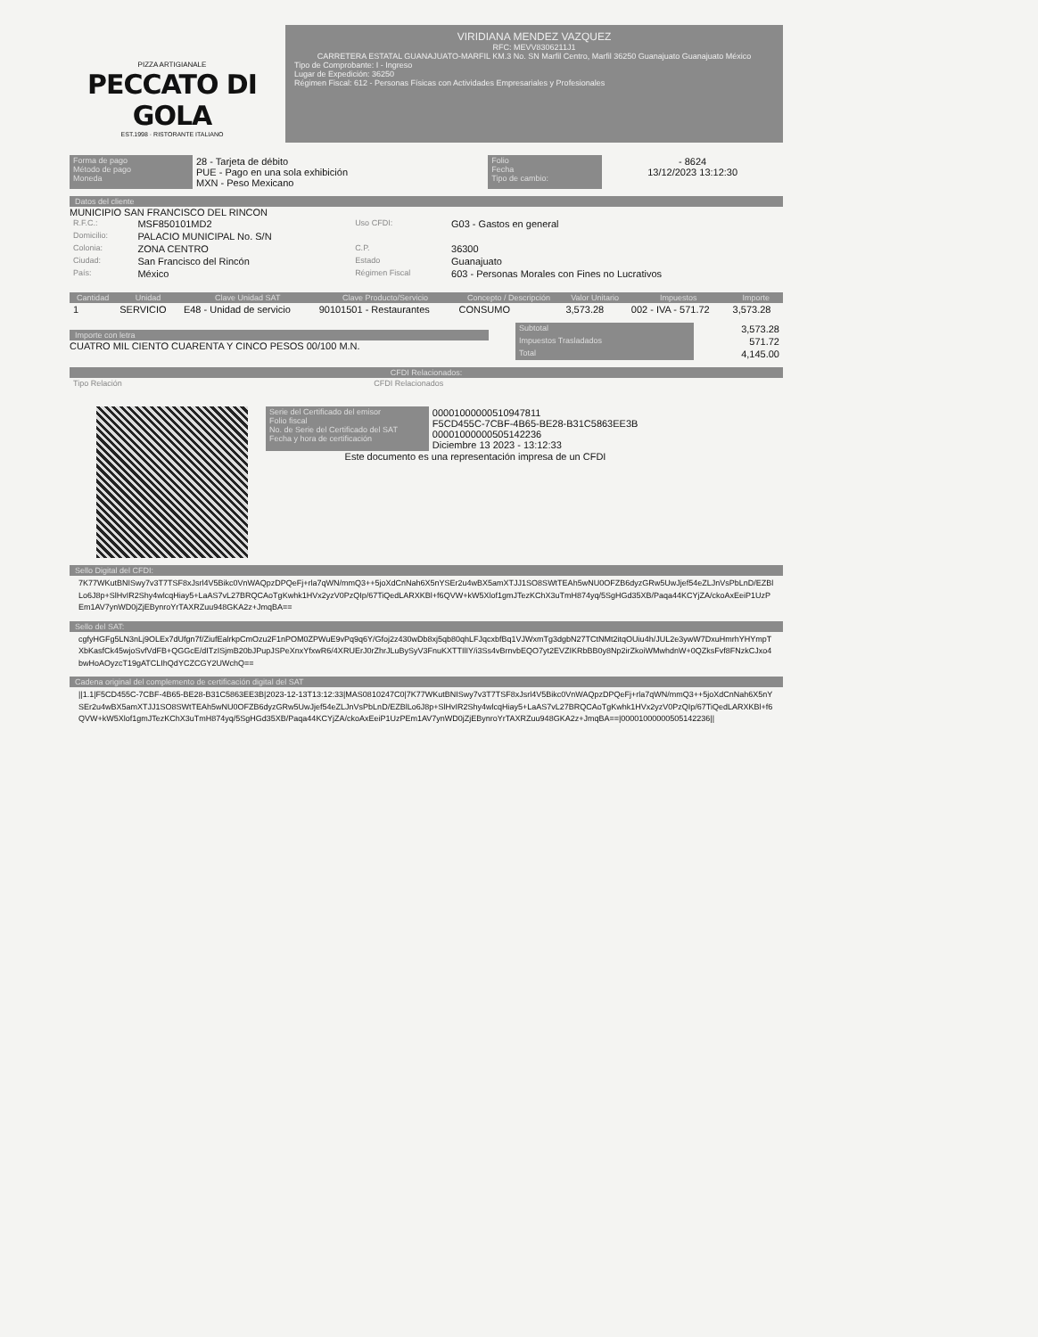PIZZA ARTIGIANALE
PECCATO DI GOLA
EST.1998 · RISTORANTE ITALIANO
VIRIDIANA MENDEZ VAZQUEZ
RFC: MEVV8306211J1
CARRETERA ESTATAL GUANAJUATO-MARFIL KM.3 No. SN Marfil Centro, Marfil 36250 Guanajuato Guanajuato México
Tipo de Comprobante: I - Ingreso
Lugar de Expedición: 36250
Régimen Fiscal: 612 - Personas Físicas con Actividades Empresariales y Profesionales
| Forma de pago Método de pago Moneda | 28 - Tarjeta de débito PUE - Pago en una sola exhibición MXN - Peso Mexicano | Folio Fecha Tipo de cambio: | - 8624 13/12/2023 13:12:30 |
Datos del cliente
MUNICIPIO SAN FRANCISCO DEL RINCON
| R.F.C.: | MSF850101MD2 | Uso CFDI: | G03 - Gastos en general |
| Domicilio: | PALACIO MUNICIPAL No. S/N | | |
| Colonia: | ZONA CENTRO | C.P. | 36300 |
| Ciudad: | San Francisco del Rincón | Estado | Guanajuato |
| País: | México | Régimen Fiscal | 603 - Personas Morales con Fines no Lucrativos |
| Cantidad | Unidad | Clave Unidad SAT | Clave Producto/Servicio | Concepto / Descripción | Valor Unitario | Impuestos | Importe |
| --- | --- | --- | --- | --- | --- | --- | --- |
| 1 | SERVICIO | E48 - Unidad de servicio | 90101501 - Restaurantes | CONSUMO | 3,573.28 | 002 - IVA - 571.72 | 3,573.28 |
Importe con letra
CUATRO MIL CIENTO CUARENTA Y CINCO PESOS 00/100 M.N.
| Subtotal | 3,573.28 |
| Impuestos Trasladados | 571.72 |
| Total | 4,145.00 |
CFDI Relacionados:
| Tipo Relación | CFDI Relacionados |
| Serie del Certificado del emisor Folio fiscal No. de Serie del Certificado del SAT Fecha y hora de certificación | 00001000000510947811 F5CD455C-7CBF-4B65-BE28-B31C5863EE3B 00001000000505142236 Diciembre 13 2023 - 13:12:33 |
Este documento es una representación impresa de un CFDI
Sello Digital del CFDI:
7K77WKutBNISwy7v3T7TSF8xJsrl4V5Bikc0VnWAQpzDPQeFj+rla7qWN/mmQ3++5joXdCnNah6X5nYSEr2u4wBX5amXTJJ1SO8SWtTEAh5wNU0OFZB6dyzGRw5UwJjef54eZLJnVsPbLnD/EZBlLo6J8p+SlHvIR2Shy4wlcqHiay5+LaAS7vL27BRQCAoTgKwhk1HVx2yzV0PzQIp/67TiQedLARXKBl+f6QVW+kW5Xlof1gmJTezKChX3uTmH874yq/5SgHGd35XB/Paqa44KCYjZA/ckoAxEeiP1UzPEm1AV7ynWD0jZjEBynroYrTAXRZuu948GKA2z+JmqBA==
Sello del SAT:
cgfyHGFg5LN3nLj9OLEx7dUfgn7f/ZiufEalrkpCmOzu2F1nPOM0ZPWuE9vPq9q6Y/Gfoj2z430wDb8xj5qb80qhLFJqcxbfBq1VJWxmTg3dgbN27TCtNMt2itqOUiu4h/JUL2e3ywW7DxuHmrhYHYmpTXbKasfCk45wjoSvfVdFB+QGGcE/dITzISjmB20bJPupJSPeXnxYfxwR6/4XRUErJ0rZhrJLuBySyV3FnuKXTTIlIY/i3Ss4vBrnvbEQO7yt2EVZIKRbBB0y8Np2irZkoiWMwhdnW+0QZksFvf8FNzkCJxo4bwHoAOyzcT19gATCLIhQdYCZCGY2UWchQ==
Cadena original del complemento de certificación digital del SAT
||1.1|F5CD455C-7CBF-4B65-BE28-B31C5863EE3B|2023-12-13T13:12:33|MAS0810247C0|7K77WKutBNISwy7v3T7TSF8xJsrl4V5Bikc0VnWAQpzDPQeFj+rla7qWN/mmQ3++5joXdCnNah6X5nYSEr2u4wBX5amXTJJ1SO8SWtTEAh5wNU0OFZB6dyzGRw5UwJjef54eZLJnVsPbLnD/EZBlLo6J8p+SlHvIR2Shy4wlcqHiay5+LaAS7vL27BRQCAoTgKwhk1HVx2yzV0PzQIp/67TiQedLARXKBl+f6QVW+kW5Xlof1gmJTezKChX3uTmH874yq/5SgHGd35XB/Paqa44KCYjZA/ckoAxEeiP1UzPEm1AV7ynWD0jZjEBynroYrTAXRZuu948GKA2z+JmqBA==|00001000000505142236||